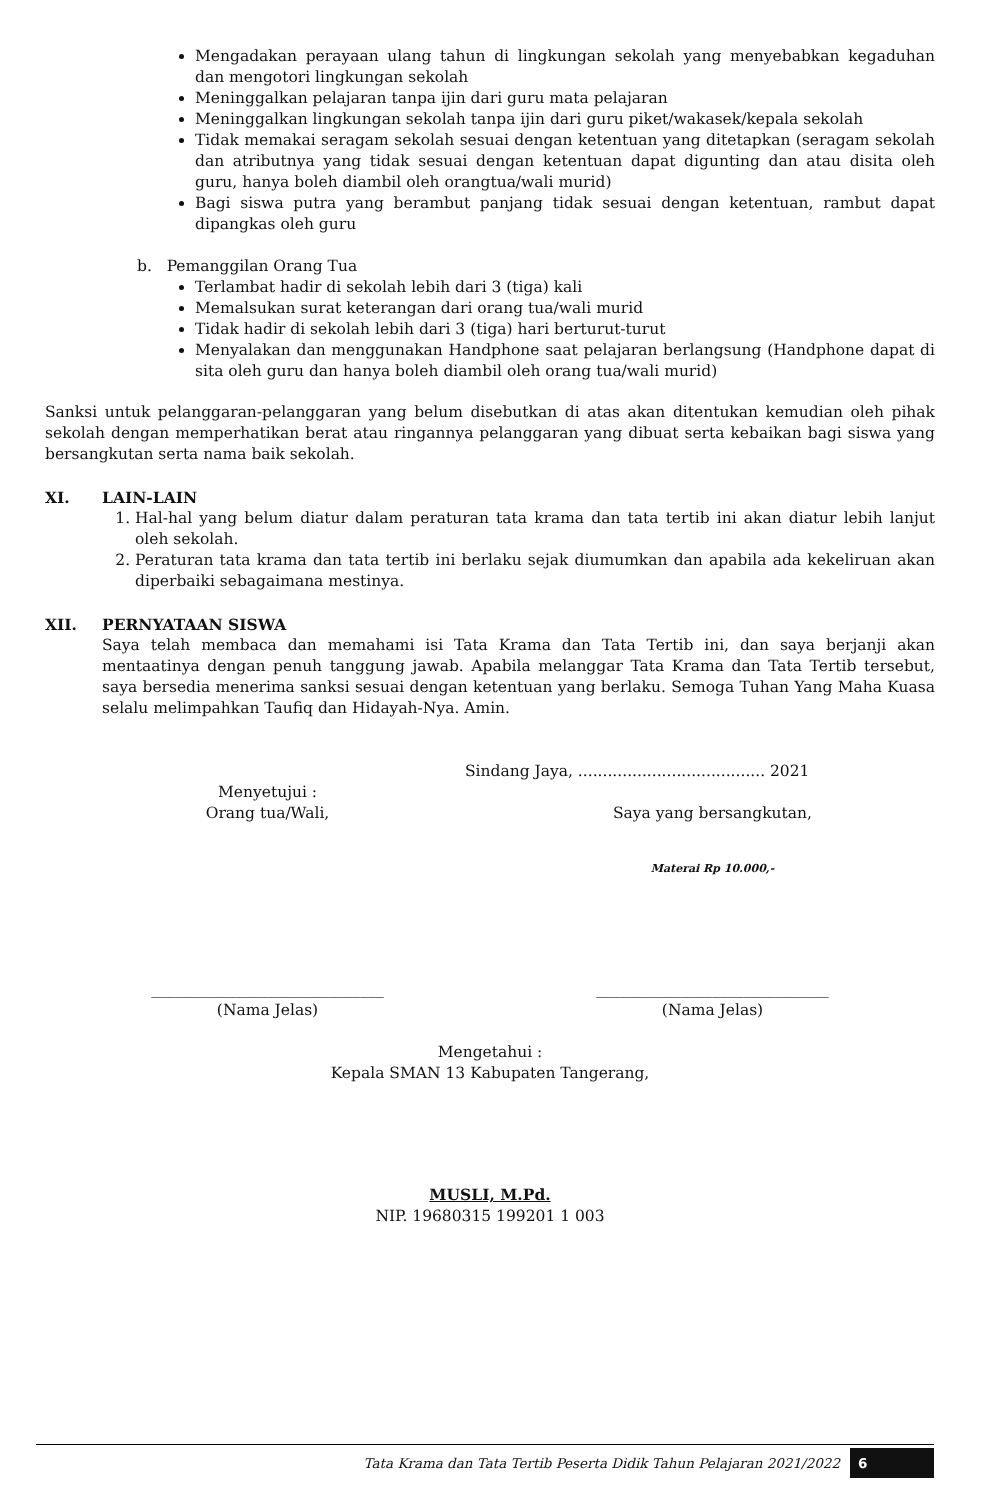Mengadakan perayaan ulang tahun di lingkungan sekolah yang menyebabkan kegaduhan dan mengotori lingkungan sekolah
Meninggalkan pelajaran tanpa ijin dari guru mata pelajaran
Meninggalkan lingkungan sekolah tanpa ijin dari guru piket/wakasek/kepala sekolah
Tidak memakai seragam sekolah sesuai dengan ketentuan yang ditetapkan (seragam sekolah dan atributnya yang tidak sesuai dengan ketentuan dapat digunting dan atau disita oleh guru, hanya boleh diambil oleh orangtua/wali murid)
Bagi siswa putra yang berambut panjang tidak sesuai dengan ketentuan, rambut dapat dipangkas oleh guru
b. Pemanggilan Orang Tua
Terlambat hadir di sekolah lebih dari 3 (tiga) kali
Memalsukan surat keterangan dari orang tua/wali murid
Tidak hadir di sekolah lebih dari 3 (tiga) hari berturut-turut
Menyalakan dan menggunakan Handphone saat pelajaran berlangsung (Handphone dapat di sita oleh guru dan hanya boleh diambil oleh orang tua/wali murid)
Sanksi untuk pelanggaran-pelanggaran yang belum disebutkan di atas akan ditentukan kemudian oleh pihak sekolah dengan memperhatikan berat atau ringannya pelanggaran yang dibuat serta kebaikan bagi siswa yang bersangkutan serta nama baik sekolah.
XI. LAIN-LAIN
1. Hal-hal yang belum diatur dalam peraturan tata krama dan tata tertib ini akan diatur lebih lanjut oleh sekolah.
2. Peraturan tata krama dan tata tertib ini berlaku sejak diumumkan dan apabila ada kekeliruan akan diperbaiki sebagaimana mestinya.
XII. PERNYATAAN SISWA
Saya telah membaca dan memahami isi Tata Krama dan Tata Tertib ini, dan saya berjanji akan mentaatinya dengan penuh tanggung jawab. Apabila melanggar Tata Krama dan Tata Tertib tersebut, saya bersedia menerima sanksi sesuai dengan ketentuan yang berlaku. Semoga Tuhan Yang Maha Kuasa selalu melimpahkan Taufiq dan Hidayah-Nya. Amin.
Sindang Jaya, ...................................... 2021
Menyetujui :
Orang tua/Wali,
Saya yang bersangkutan,
Materai Rp 10.000,-
______________________________
(Nama Jelas)
______________________________
(Nama Jelas)
Mengetahui :
Kepala SMAN 13 Kabupaten Tangerang,
MUSLI, M.Pd.
NIP. 19680315 199201 1 003
Tata Krama dan Tata Tertib Peserta Didik Tahun Pelajaran 2021/2022 6